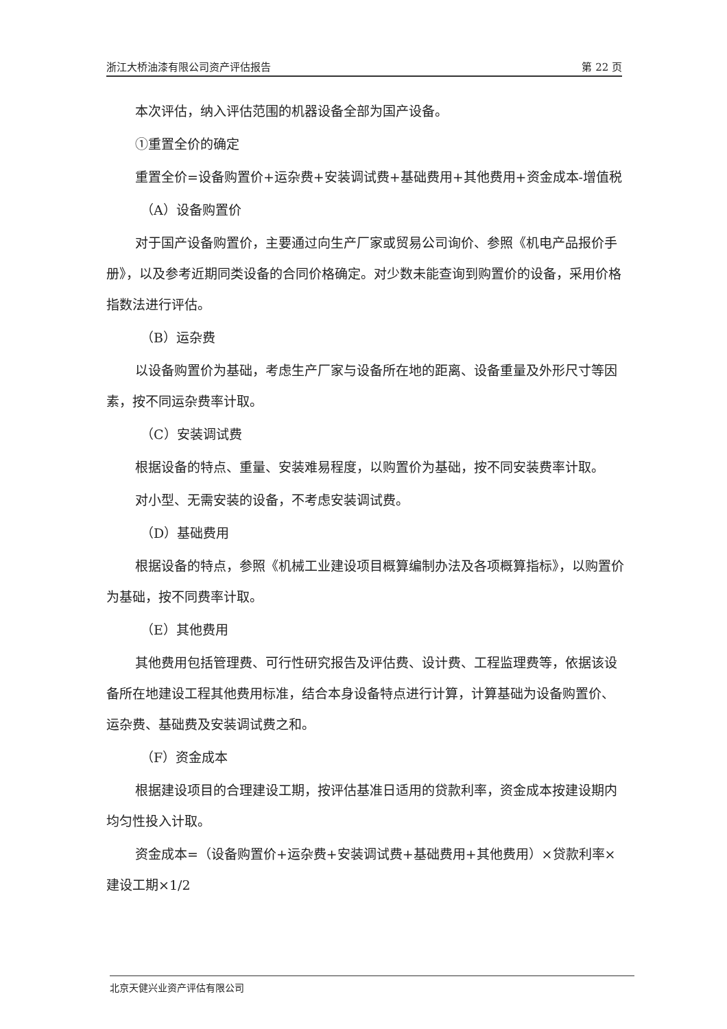浙江大桥油漆有限公司资产评估报告 第 22 页
本次评估，纳入评估范围的机器设备全部为国产设备。
①重置全价的确定
重置全价=设备购置价+运杂费+安装调试费+基础费用+其他费用+资金成本-增值税
（A）设备购置价
对于国产设备购置价，主要通过向生产厂家或贸易公司询价、参照《机电产品报价手册》，以及参考近期同类设备的合同价格确定。对少数未能查询到购置价的设备，采用价格指数法进行评估。
（B）运杂费
以设备购置价为基础，考虑生产厂家与设备所在地的距离、设备重量及外形尺寸等因素，按不同运杂费率计取。
（C）安装调试费
根据设备的特点、重量、安装难易程度，以购置价为基础，按不同安装费率计取。
对小型、无需安装的设备，不考虑安装调试费。
（D）基础费用
根据设备的特点，参照《机械工业建设项目概算编制办法及各项概算指标》，以购置价为基础，按不同费率计取。
（E）其他费用
其他费用包括管理费、可行性研究报告及评估费、设计费、工程监理费等，依据该设备所在地建设工程其他费用标准，结合本身设备特点进行计算，计算基础为设备购置价、运杂费、基础费及安装调试费之和。
（F）资金成本
根据建设项目的合理建设工期，按评估基准日适用的贷款利率，资金成本按建设期内均匀性投入计取。
资金成本=（设备购置价+运杂费+安装调试费+基础费用+其他费用）×贷款利率×建设工期×1/2
北京天健兴业资产评估有限公司